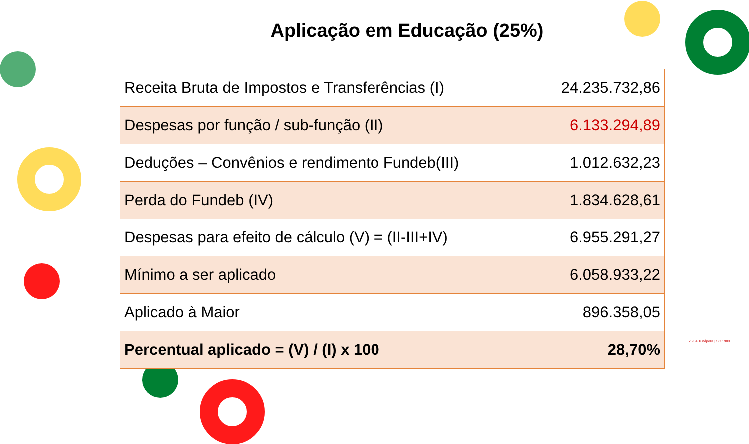Aplicação em Educação (25%)
| Receita Bruta de Impostos e Transferências (I) | 24.235.732,86 |
| Despesas por função / sub-função (II) | 6.133.294,89 |
| Deduções – Convênios e rendimento Fundeb(III) | 1.012.632,23 |
| Perda do Fundeb (IV) | 1.834.628,61 |
| Despesas para efeito de cálculo (V) = (II-III+IV) | 6.955.291,27 |
| Mínimo a ser aplicado | 6.058.933,22 |
| Aplicado à Maior | 896.358,05 |
| Percentual aplicado = (V) / (I) x 100 | 28,70% |
26/04 Tunápolis | SC 1989